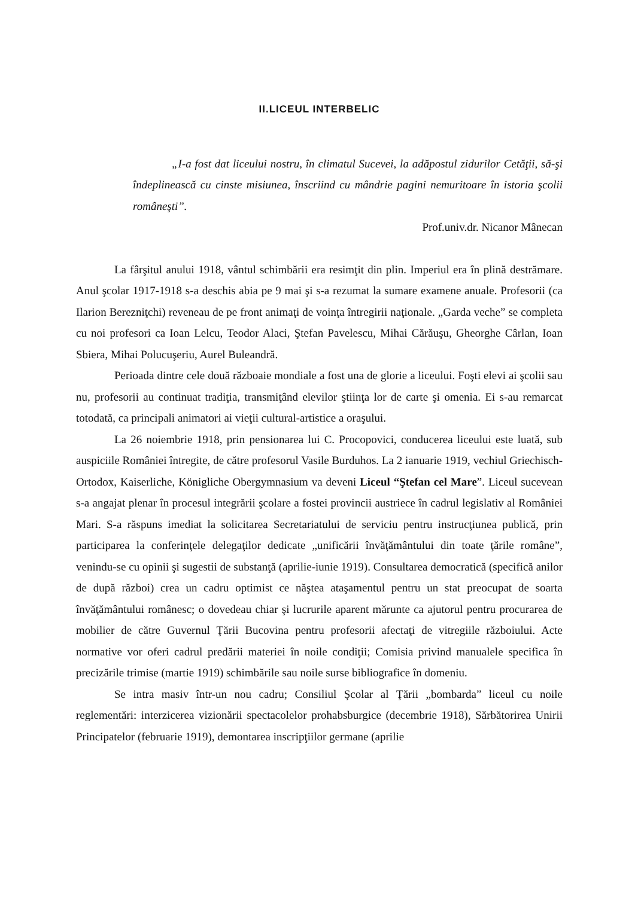II.LICEUL INTERBELIC
„I-a fost dat liceului nostru, în climatul Sucevei, la adăpostul zidurilor Cetăţii, să-şi îndeplinească cu cinste misiunea, înscriind cu mândrie pagini nemuritoare în istoria şcolii româneşti”.
Prof.univ.dr. Nicanor Mânecan
La fârşitul anului 1918, vântul schimbării era resimţit din plin. Imperiul era în plină destrămare. Anul şcolar 1917-1918 s-a deschis abia pe 9 mai şi s-a rezumat la sumare examene anuale. Profesorii (ca Ilarion Berezniţchi) reveneau de pe front animaţi de voinţa întregirii naţionale. „Garda veche” se completa cu noi profesori ca Ioan Lelcu, Teodor Alaci, Ştefan Pavelescu, Mihai Cărăuşu, Gheorghe Cârlan, Ioan Sbiera, Mihai Polucuşeriu, Aurel Buleandră.
Perioada dintre cele două războaie mondiale a fost una de glorie a liceului. Foşti elevi ai şcolii sau nu, profesorii au continuat tradiţia, transmiţând elevilor ştiinţa lor de carte şi omenia. Ei s-au remarcat totodată, ca principali animatori ai vieţii cultural-artistice a oraşului.
La 26 noiembrie 1918, prin pensionarea lui C. Procopovici, conducerea liceului este luată, sub auspiciile României întregite, de către profesorul Vasile Burduhos. La 2 ianuarie 1919, vechiul Griechisch-Ortodox, Kaiserliche, Königliche Obergymnasium va deveni Liceul “Ştefan cel Mare”. Liceul sucevean s-a angajat plenar în procesul integrării şcolare a fostei provincii austriece în cadrul legislativ al României Mari. S-a răspuns imediat la solicitarea Secretariatului de serviciu pentru instrucţiunea publică, prin participarea la conferinţele delegaţilor dedicate „unificării învăţământului din toate ţările române”, venindu-se cu opinii şi sugestii de substanţă (aprilie-iunie 1919). Consultarea democratică (specifică anilor de după război) crea un cadru optimist ce năştea ataşamentul pentru un stat preocupat de soarta învăţământului românesc; o dovedeau chiar şi lucrurile aparent mărunte ca ajutorul pentru procurarea de mobilier de către Guvernul Ţării Bucovina pentru profesorii afectaţi de vitregiile războiului. Acte normative vor oferi cadrul predării materiei în noile condiţii; Comisia privind manualele specifica în precizările trimise (martie 1919) schimbările sau noile surse bibliografice în domeniu.
Se intra masiv într-un nou cadru; Consiliul Şcolar al Ţării „bombarda” liceul cu noile reglementări: interzicerea vizionării spectacolelor prohabsburgice (decembrie 1918), Sărbătorirea Unirii Principatelor (februarie 1919), demontarea inscripţiilor germane (aprilie